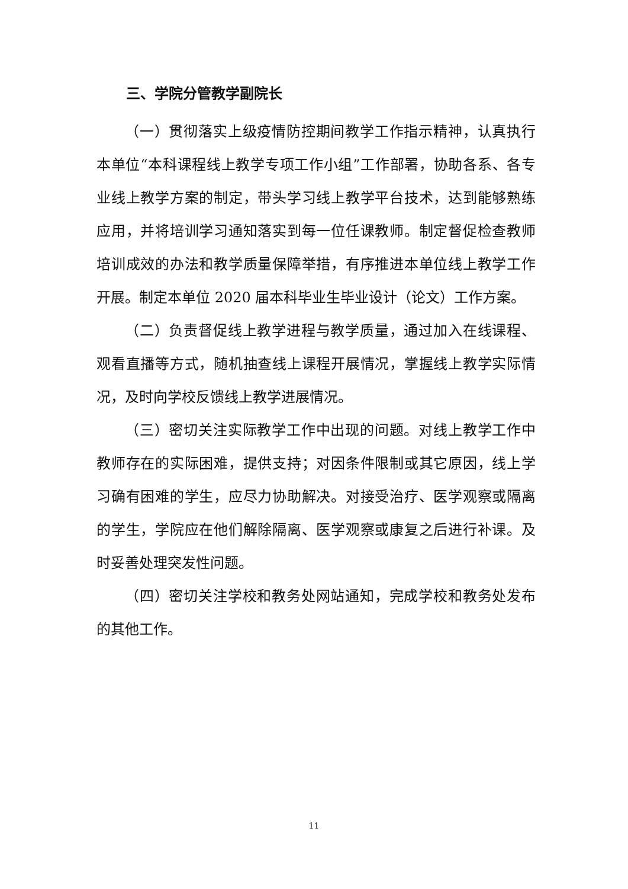三、学院分管教学副院长
（一）贯彻落实上级疫情防控期间教学工作指示精神，认真执行本单位“本科课程线上教学专项工作小组”工作部署，协助各系、各专业线上教学方案的制定，带头学习线上教学平台技术，达到能够熟练应用，并将培训学习通知落实到每一位任课教师。制定督促检查教师培训成效的办法和教学质量保障举措，有序推进本单位线上教学工作开展。制定本单位 2020 届本科毕业生毕业设计（论文）工作方案。
（二）负责督促线上教学进程与教学质量，通过加入在线课程、观看直播等方式，随机抽查线上课程开展情况，掌握线上教学实际情况，及时向学校反馈线上教学进展情况。
（三）密切关注实际教学工作中出现的问题。对线上教学工作中教师存在的实际困难，提供支持；对因条件限制或其它原因，线上学习确有困难的学生，应尽力协助解决。对接受治疗、医学观察或隔离的学生，学院应在他们解除隔离、医学观察或康复之后进行补课。及时妥善处理突发性问题。
（四）密切关注学校和教务处网站通知，完成学校和教务处发布的其他工作。
11